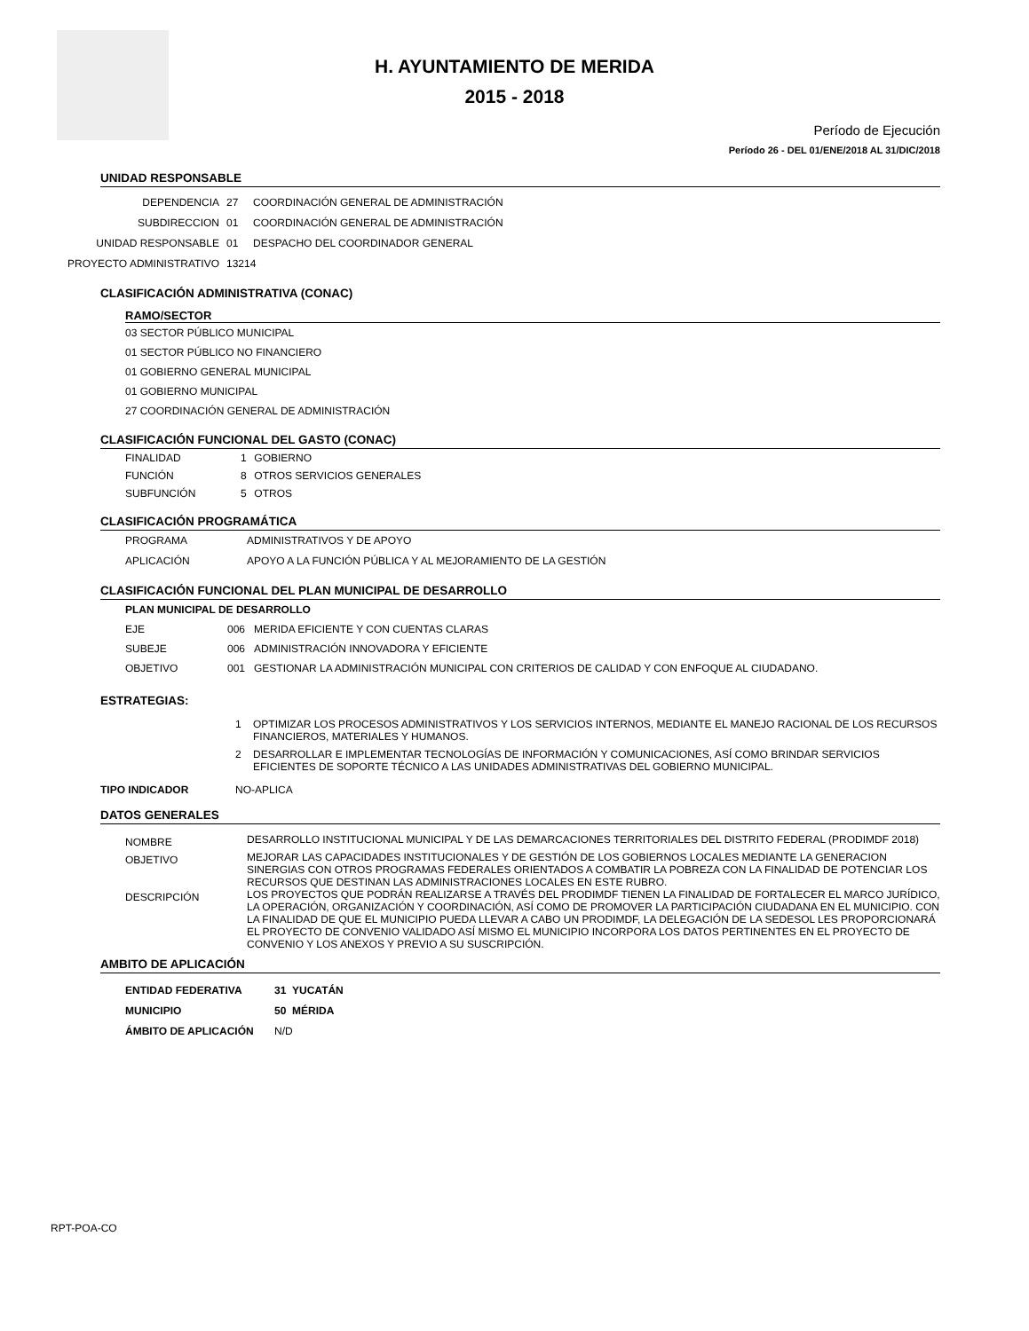H. AYUNTAMIENTO DE MERIDA
2015 - 2018
Período de Ejecución
Período 26 - DEL 01/ENE/2018 AL 31/DIC/2018
UNIDAD RESPONSABLE
DEPENDENCIA 27 COORDINACIÓN GENERAL DE ADMINISTRACIÓN
SUBDIRECCION 01 COORDINACIÓN GENERAL DE ADMINISTRACIÓN
UNIDAD RESPONSABLE 01 DESPACHO DEL COORDINADOR GENERAL
PROYECTO ADMINISTRATIVO 13214
CLASIFICACIÓN ADMINISTRATIVA (CONAC)
RAMO/SECTOR
03 SECTOR PÚBLICO MUNICIPAL
01 SECTOR PÚBLICO NO FINANCIERO
01 GOBIERNO GENERAL MUNICIPAL
01 GOBIERNO MUNICIPAL
27 COORDINACIÓN GENERAL DE ADMINISTRACIÓN
CLASIFICACIÓN FUNCIONAL DEL GASTO (CONAC)
FINALIDAD 1 GOBIERNO
FUNCIÓN 8 OTROS SERVICIOS GENERALES
SUBFUNCIÓN 5 OTROS
CLASIFICACIÓN PROGRAMÁTICA
PROGRAMA ADMINISTRATIVOS Y DE APOYO
APLICACIÓN APOYO A LA FUNCIÓN PÚBLICA Y AL MEJORAMIENTO DE LA GESTIÓN
CLASIFICACIÓN FUNCIONAL DEL PLAN MUNICIPAL DE DESARROLLO
PLAN MUNICIPAL DE DESARROLLO
EJE 006 MERIDA EFICIENTE Y CON CUENTAS CLARAS
SUBEJE 006 ADMINISTRACIÓN INNOVADORA Y EFICIENTE
OBJETIVO 001 GESTIONAR LA ADMINISTRACIÓN MUNICIPAL CON CRITERIOS DE CALIDAD Y CON ENFOQUE AL CIUDADANO.
ESTRATEGIAS:
1
OPTIMIZAR LOS PROCESOS ADMINISTRATIVOS Y LOS SERVICIOS INTERNOS, MEDIANTE EL MANEJO RACIONAL DE LOS RECURSOS FINANCIEROS, MATERIALES Y HUMANOS.
2
DESARROLLAR E IMPLEMENTAR TECNOLOGÍAS DE INFORMACIÓN Y COMUNICACIONES, ASÍ COMO BRINDAR SERVICIOS EFICIENTES DE SOPORTE TÉCNICO A LAS UNIDADES ADMINISTRATIVAS DEL GOBIERNO MUNICIPAL.
TIPO INDICADOR NO-APLICA
DATOS GENERALES
NOMBRE
DESARROLLO INSTITUCIONAL MUNICIPAL Y DE LAS DEMARCACIONES TERRITORIALES DEL DISTRITO FEDERAL (PRODIMDF 2018)
OBJETIVO
MEJORAR LAS CAPACIDADES INSTITUCIONALES Y DE GESTIÓN DE LOS GOBIERNOS LOCALES MEDIANTE LA GENERACION SINERGIAS CON OTROS PROGRAMAS FEDERALES ORIENTADOS A COMBATIR LA POBREZA CON LA FINALIDAD DE POTENCIAR LOS RECURSOS QUE DESTINAN LAS ADMINISTRACIONES LOCALES EN ESTE RUBRO.
DESCRIPCIÓN
LOS PROYECTOS QUE PODRÁN REALIZARSE A TRAVÉS DEL PRODIMDF TIENEN LA FINALIDAD DE FORTALECER EL MARCO JURÍDICO, LA OPERACIÓN, ORGANIZACIÓN Y COORDINACIÓN, ASÍ COMO DE PROMOVER LA PARTICIPACIÓN CIUDADANA EN EL MUNICIPIO. CON LA FINALIDAD DE QUE EL MUNICIPIO PUEDA LLEVAR A CABO UN PRODIMDF, LA DELEGACIÓN DE LA SEDESOL LES PROPORCIONARÁ EL PROYECTO DE CONVENIO VALIDADO ASÍ MISMO EL MUNICIPIO INCORPORA LOS DATOS PERTINENTES EN EL PROYECTO DE CONVENIO Y LOS ANEXOS Y PREVIO A SU SUSCRIPCIÓN.
AMBITO DE APLICACIÓN
ENTIDAD FEDERATIVA 31 YUCATÁN
MUNICIPIO 50 MÉRIDA
ÁMBITO DE APLICACIÓN N/D
RPT-POA-CO